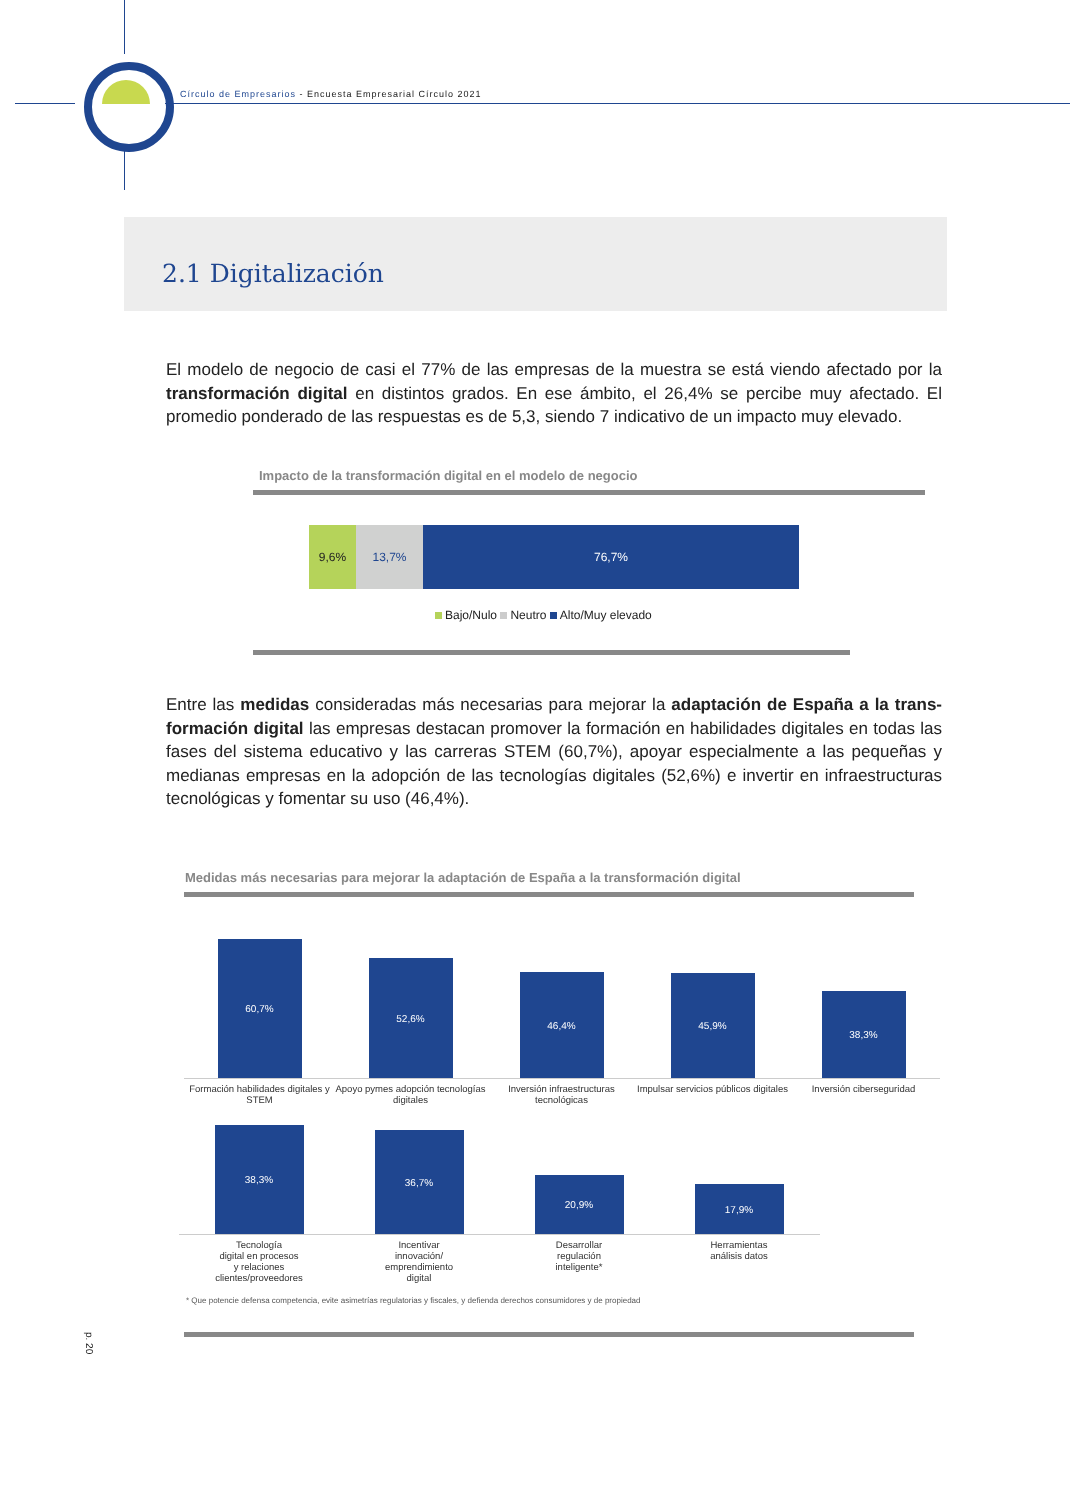Círculo de Empresarios - Encuesta Empresarial Círculo 2021
2.1 Digitalización
El modelo de negocio de casi el 77% de las empresas de la muestra se está viendo afectado por la transformación digital en distintos grados. En ese ámbito, el 26,4% se percibe muy afectado. El promedio ponderado de las respuestas es de 5,3, siendo 7 indicativo de un impacto muy elevado.
Impacto de la transformación digital en el modelo de negocio
9,6% 13,7% 76,7%
Bajo/Nulo Neutro Alto/Muy elevado
Entre las medidas consideradas más necesarias para mejorar la adaptación de España a la trans­formación digital las empresas destacan promover la formación en habilidades digitales en todas las fases del sistema educativo y las carreras STEM (60,7%), apoyar especialmente a las pequeñas y medianas empresas en la adopción de las tecnologías digitales (52,6%) e invertir en infraestructu­ras tecnológicas y fomentar su uso (46,4%).
Medidas más necesarias para mejorar la adaptación de España a la transformación digital
60,7%
52,6%
46,4%
45,9%
38,3%
Formación habilidades digitales y STEM
Apoyo pymes adopción tecnologías digitales
Inversión infraestructuras tecnológicas
Impulsar servicios públicos digitales
Inversión ciberseguridad
38,3%
36,7%
20,9%
17,9%
Tecnología
digital en procesos
y relaciones
clientes/proveedores
Incentivar
innovación/
emprendimiento
digital
Desarrollar
regulación
inteligente*
Herramientas
análisis datos
* Que potencie defensa competencia, evite asimetrías regulatorias y fiscales, y defienda derechos consumidores y de propiedad
p. 20